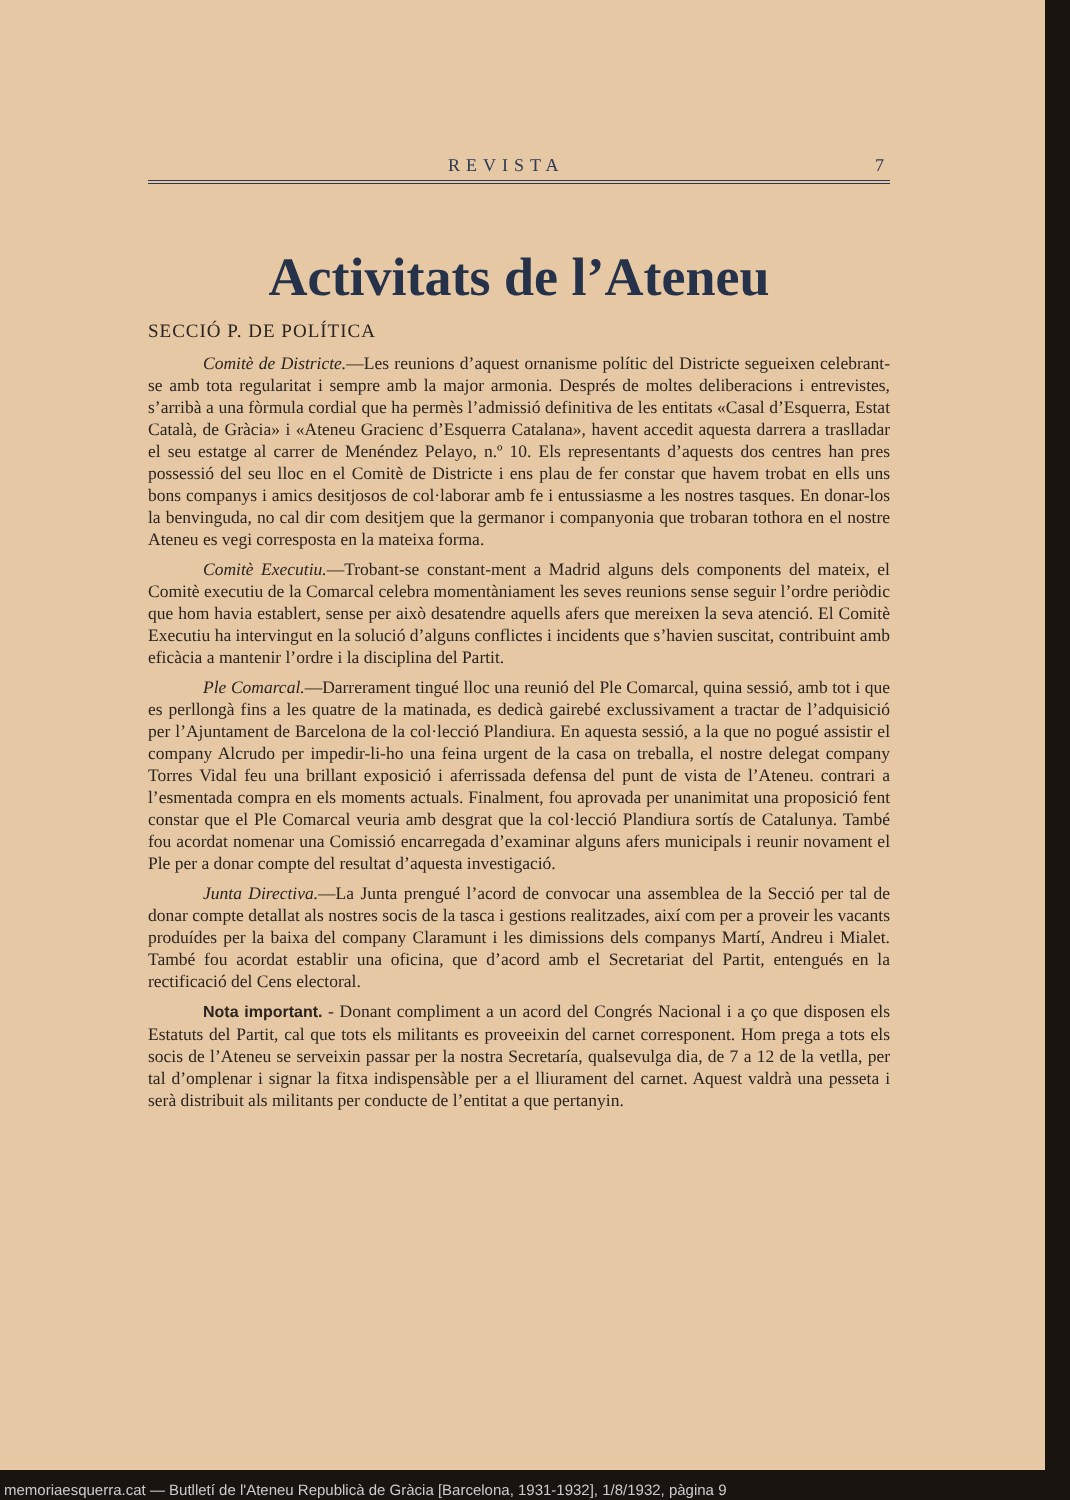REVISTA 7
Activitats de l’Ateneu
SECCIÓ P. DE POLÍTICA
Comitè de Districte.—Les reunions d’aquest ornanisme polític del Districte segueixen celebrant-se amb tota regularitat i sempre amb la major armonia. Després de moltes deliberacions i entrevistes, s’arribà a una fòrmula cordial que ha permès l’admissió definitiva de les entitats «Casal d’Esquerra, Estat Català, de Gràcia» i «Ateneu Gracienc d’Esquerra Catalana», havent accedit aquesta darrera a traslladar el seu estatge al carrer de Menéndez Pelayo, n.º 10. Els representants d’aquests dos centres han pres possessió del seu lloc en el Comitè de Districte i ens plau de fer constar que havem trobat en ells uns bons companys i amics desitjosos de col·laborar amb fe i entussiasme a les nostres tasques. En donar-los la benvinguda, no cal dir com desitjem que la germanor i companyonia que trobaran tothora en el nostre Ateneu es vegi corresposta en la mateixa forma.
Comitè Executiu.—Trobant-se constant-ment a Madrid alguns dels components del mateix, el Comitè executiu de la Comarcal celebra momentàniament les seves reunions sense seguir l’ordre periòdic que hom havia establert, sense per això desatendre aquells afers que mereixen la seva atenció. El Comitè Executiu ha intervingut en la solució d’alguns conflictes i incidents que s’havien suscitat, contribuint amb eficàcia a mantenir l’ordre i la disciplina del Partit.
Ple Comarcal.—Darrerament tingué lloc una reunió del Ple Comarcal, quina sessió, amb tot i que es perllongà fins a les quatre de la matinada, es dedicà gairebé exclussivament a tractar de l’adquisició per l’Ajuntament de Barcelona de la col·lecció Plandiura. En aquesta sessió, a la que no pogué assistir el company Alcrudo per impedir-li-ho una feina urgent de la casa on treballa, el nostre delegat company Torres Vidal feu una brillant exposició i aferrissada defensa del punt de vista de l’Ateneu. contrari a l’esmentada compra en els moments actuals. Finalment, fou aprovada per unanimitat una proposició fent constar que el Ple Comarcal veuria amb desgrat que la col·lecció Plandiura sortís de Catalunya. També fou acordat nomenar una Comissió encarregada d’examinar alguns afers municipals i reunir novament el Ple per a donar compte del resultat d’aquesta investigació.
Junta Directiva.—La Junta prengué l’acord de convocar una assemblea de la Secció per tal de donar compte detallat als nostres socis de la tasca i gestions realitzades, així com per a proveir les vacants produídes per la baixa del company Claramunt i les dimissions dels companys Martí, Andreu i Mialet. També fou acordat establir una oficina, que d’acord amb el Secretariat del Partit, entengués en la rectificació del Cens electoral.
Nota important. - Donant compliment a un acord del Congrés Nacional i a ço que disposen els Estatuts del Partit, cal que tots els militants es proveeixin del carnet corresponent. Hom prega a tots els socis de l’Ateneu se serveixin passar per la nostra Secretaría, qualsevulga dia, de 7 a 12 de la vetlla, per tal d’omplenar i signar la fitxa indispensàble per a el lliurament del carnet. Aquest valdrà una pesseta i serà distribuit als militants per conducte de l’entitat a que pertanyin.
memoriaesquerra.cat — Butlletí de l'Ateneu Republicà de Gràcia [Barcelona, 1931-1932], 1/8/1932, pàgina 9